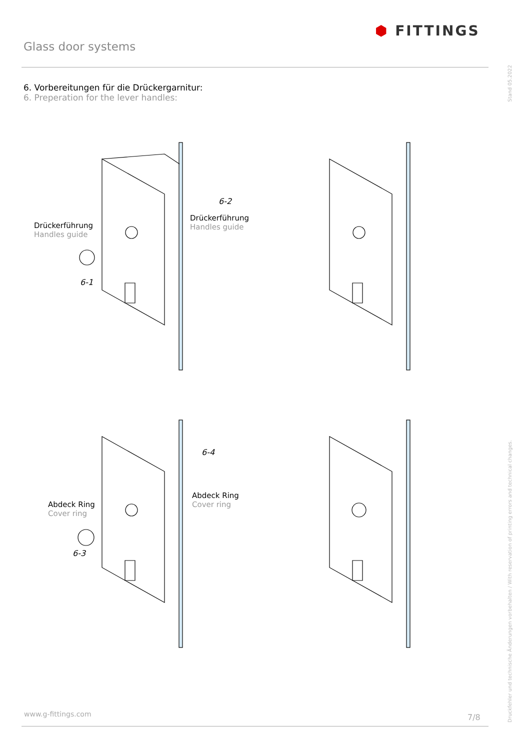Glass door systems
⬢ FITTINGS
Stand 05.2022
6. Vorbereitungen für die Drückergarnitur:
6. Preperation for the lever handles:
Drückerführung
Handles guide
6-1
6-2
Drückerführung
Handles guide
6-4
Abdeck Ring
Cover ring
Abdeck Ring
Cover ring
6-3
Druckfehler und technische Änderungen vorbehalten / With reservation of printing errors and technical changes.
www.g-fittings.com 7/8